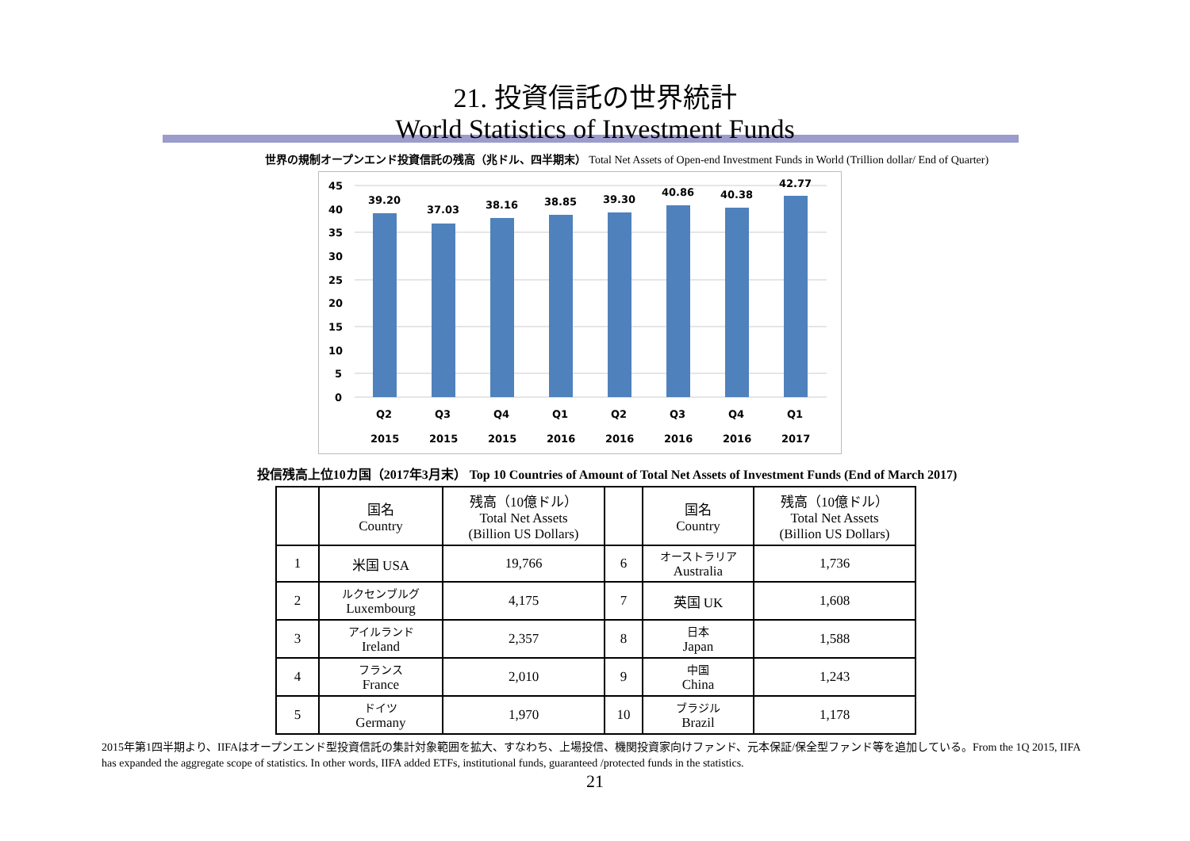21. 投資信託の世界統計
World Statistics of Investment Funds
世界の規制オープンエンド投資信託の残高（兆ドル、四半期末） Total Net Assets of Open-end Investment Funds in World (Trillion dollar/ End of Quarter)
45
40
35
30
25
20
15
10
5
0
39.20
37.03
38.16
38.85
39.30
40.86
40.38
42.77
Q2
Q3
Q4
Q1
Q2
Q3
Q4
Q1
2015
2015
2015
2016
2016
2016
2016
2017
投信残高上位10カ国（2017年3月末） Top 10 Countries of Amount of Total Net Assets of Investment Funds (End of March 2017)
| | 国名 Country | 残高（10億ドル） Total Net Assets (Billion US Dollars) | | 国名 Country | 残高（10億ドル） Total Net Assets (Billion US Dollars) |
| --- | --- | --- | --- | --- | --- |
| 1 | 米国 USA | 19,766 | 6 | オーストラリア Australia | 1,736 |
| 2 | ルクセンブルグ Luxembourg | 4,175 | 7 | 英国 UK | 1,608 |
| 3 | アイルランド Ireland | 2,357 | 8 | 日本 Japan | 1,588 |
| 4 | フランス France | 2,010 | 9 | 中国 China | 1,243 |
| 5 | ドイツ Germany | 1,970 | 10 | ブラジル Brazil | 1,178 |
2015年第1四半期より、IIFAはオープンエンド型投資信託の集計対象範囲を拡大、すなわち、上場投信、機関投資家向けファンド、元本保証/保全型ファンド等を追加している。From the 1Q 2015, IIFA has expanded the aggregate scope of statistics. In other words, IIFA added ETFs, institutional funds, guaranteed /protected funds in the statistics.
21